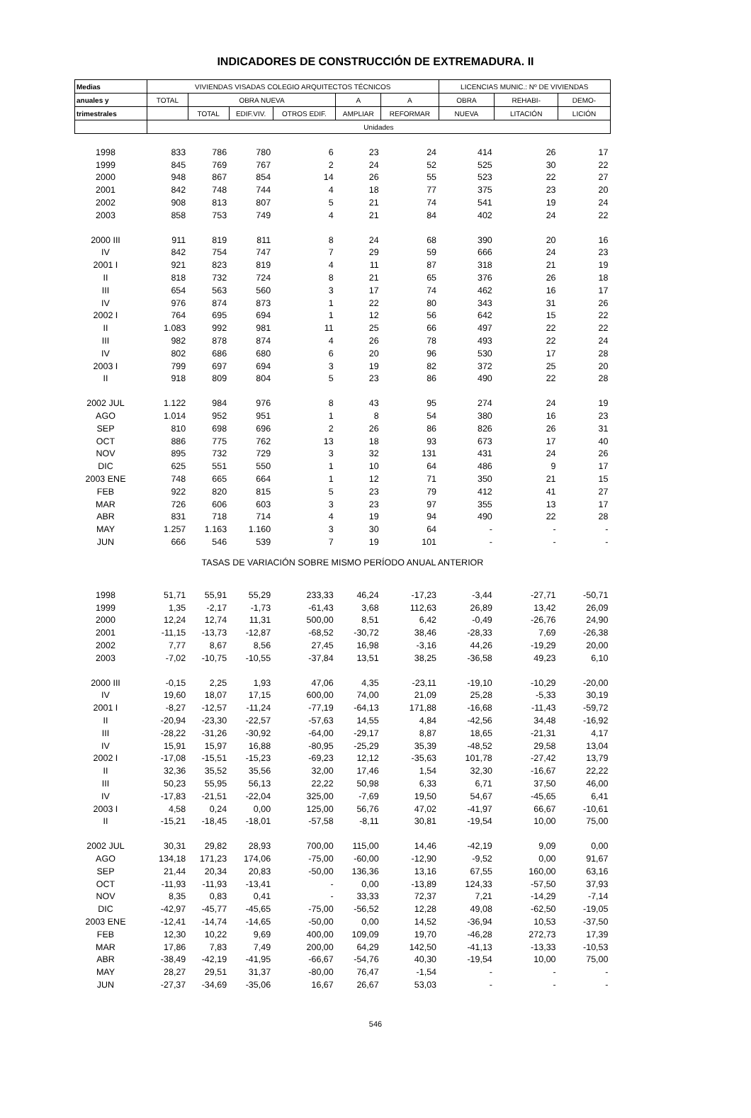INDICADORES DE CONSTRUCCIÓN DE EXTREMADURA. II
| Medias | VIVIENDAS VISADAS COLEGIO ARQUITECTOS TÉCNICOS | | | | | | LICENCIAS MUNIC.: Nº DE VIVIENDAS | | |
| --- | --- | --- | --- | --- | --- | --- | --- | --- | --- |
| anuales y | TOTAL | OBRA NUEVA | | | A | A | OBRA | REHABI- | DEMO- |
| trimestrales | | TOTAL | EDIF.VIV. | OTROS EDIF. | AMPLIAR | REFORMAR | NUEVA | LITACIÓN | LICIÓN |
| | Unidades | | | | | | | | |
| 1998 | 833 | 786 | 780 | 6 | 23 | 24 | 414 | 26 | 17 |
| 1999 | 845 | 769 | 767 | 2 | 24 | 52 | 525 | 30 | 22 |
| 2000 | 948 | 867 | 854 | 14 | 26 | 55 | 523 | 22 | 27 |
| 2001 | 842 | 748 | 744 | 4 | 18 | 77 | 375 | 23 | 20 |
| 2002 | 908 | 813 | 807 | 5 | 21 | 74 | 541 | 19 | 24 |
| 2003 | 858 | 753 | 749 | 4 | 21 | 84 | 402 | 24 | 22 |
| 2000 III | 911 | 819 | 811 | 8 | 24 | 68 | 390 | 20 | 16 |
| IV | 842 | 754 | 747 | 7 | 29 | 59 | 666 | 24 | 23 |
| 2001 I | 921 | 823 | 819 | 4 | 11 | 87 | 318 | 21 | 19 |
| II | 818 | 732 | 724 | 8 | 21 | 65 | 376 | 26 | 18 |
| III | 654 | 563 | 560 | 3 | 17 | 74 | 462 | 16 | 17 |
| IV | 976 | 874 | 873 | 1 | 22 | 80 | 343 | 31 | 26 |
| 2002 I | 764 | 695 | 694 | 1 | 12 | 56 | 642 | 15 | 22 |
| II | 1.083 | 992 | 981 | 11 | 25 | 66 | 497 | 22 | 22 |
| III | 982 | 878 | 874 | 4 | 26 | 78 | 493 | 22 | 24 |
| IV | 802 | 686 | 680 | 6 | 20 | 96 | 530 | 17 | 28 |
| 2003 I | 799 | 697 | 694 | 3 | 19 | 82 | 372 | 25 | 20 |
| II | 918 | 809 | 804 | 5 | 23 | 86 | 490 | 22 | 28 |
| 2002 JUL | 1.122 | 984 | 976 | 8 | 43 | 95 | 274 | 24 | 19 |
| AGO | 1.014 | 952 | 951 | 1 | 8 | 54 | 380 | 16 | 23 |
| SEP | 810 | 698 | 696 | 2 | 26 | 86 | 826 | 26 | 31 |
| OCT | 886 | 775 | 762 | 13 | 18 | 93 | 673 | 17 | 40 |
| NOV | 895 | 732 | 729 | 3 | 32 | 131 | 431 | 24 | 26 |
| DIC | 625 | 551 | 550 | 1 | 10 | 64 | 486 | 9 | 17 |
| 2003 ENE | 748 | 665 | 664 | 1 | 12 | 71 | 350 | 21 | 15 |
| FEB | 922 | 820 | 815 | 5 | 23 | 79 | 412 | 41 | 27 |
| MAR | 726 | 606 | 603 | 3 | 23 | 97 | 355 | 13 | 17 |
| ABR | 831 | 718 | 714 | 4 | 19 | 94 | 490 | 22 | 28 |
| MAY | 1.257 | 1.163 | 1.160 | 3 | 30 | 64 | - | - | - |
| JUN | 666 | 546 | 539 | 7 | 19 | 101 | - | - | - |
| TASAS DE VARIACIÓN SOBRE MISMO PERÍODO ANUAL ANTERIOR | | | | | | | | | |
| 1998 | 51,71 | 55,91 | 55,29 | 233,33 | 46,24 | -17,23 | -3,44 | -27,71 | -50,71 |
| 1999 | 1,35 | -2,17 | -1,73 | -61,43 | 3,68 | 112,63 | 26,89 | 13,42 | 26,09 |
| 2000 | 12,24 | 12,74 | 11,31 | 500,00 | 8,51 | 6,42 | -0,49 | -26,76 | 24,90 |
| 2001 | -11,15 | -13,73 | -12,87 | -68,52 | -30,72 | 38,46 | -28,33 | 7,69 | -26,38 |
| 2002 | 7,77 | 8,67 | 8,56 | 27,45 | 16,98 | -3,16 | 44,26 | -19,29 | 20,00 |
| 2003 | -7,02 | -10,75 | -10,55 | -37,84 | 13,51 | 38,25 | -36,58 | 49,23 | 6,10 |
| 2000 III | -0,15 | 2,25 | 1,93 | 47,06 | 4,35 | -23,11 | -19,10 | -10,29 | -20,00 |
| IV | 19,60 | 18,07 | 17,15 | 600,00 | 74,00 | 21,09 | 25,28 | -5,33 | 30,19 |
| 2001 I | -8,27 | -12,57 | -11,24 | -77,19 | -64,13 | 171,88 | -16,68 | -11,43 | -59,72 |
| II | -20,94 | -23,30 | -22,57 | -57,63 | 14,55 | 4,84 | -42,56 | 34,48 | -16,92 |
| III | -28,22 | -31,26 | -30,92 | -64,00 | -29,17 | 8,87 | 18,65 | -21,31 | 4,17 |
| IV | 15,91 | 15,97 | 16,88 | -80,95 | -25,29 | 35,39 | -48,52 | 29,58 | 13,04 |
| 2002 I | -17,08 | -15,51 | -15,23 | -69,23 | 12,12 | -35,63 | 101,78 | -27,42 | 13,79 |
| II | 32,36 | 35,52 | 35,56 | 32,00 | 17,46 | 1,54 | 32,30 | -16,67 | 22,22 |
| III | 50,23 | 55,95 | 56,13 | 22,22 | 50,98 | 6,33 | 6,71 | 37,50 | 46,00 |
| IV | -17,83 | -21,51 | -22,04 | 325,00 | -7,69 | 19,50 | 54,67 | -45,65 | 6,41 |
| 2003 I | 4,58 | 0,24 | 0,00 | 125,00 | 56,76 | 47,02 | -41,97 | 66,67 | -10,61 |
| II | -15,21 | -18,45 | -18,01 | -57,58 | -8,11 | 30,81 | -19,54 | 10,00 | 75,00 |
| 2002 JUL | 30,31 | 29,82 | 28,93 | 700,00 | 115,00 | 14,46 | -42,19 | 9,09 | 0,00 |
| AGO | 134,18 | 171,23 | 174,06 | -75,00 | -60,00 | -12,90 | -9,52 | 0,00 | 91,67 |
| SEP | 21,44 | 20,34 | 20,83 | -50,00 | 136,36 | 13,16 | 67,55 | 160,00 | 63,16 |
| OCT | -11,93 | -11,93 | -13,41 | - | 0,00 | -13,89 | 124,33 | -57,50 | 37,93 |
| NOV | 8,35 | 0,83 | 0,41 | - | 33,33 | 72,37 | 7,21 | -14,29 | -7,14 |
| DIC | -42,97 | -45,77 | -45,65 | -75,00 | -56,52 | 12,28 | 49,08 | -62,50 | -19,05 |
| 2003 ENE | -12,41 | -14,74 | -14,65 | -50,00 | 0,00 | 14,52 | -36,94 | 10,53 | -37,50 |
| FEB | 12,30 | 10,22 | 9,69 | 400,00 | 109,09 | 19,70 | -46,28 | 272,73 | 17,39 |
| MAR | 17,86 | 7,83 | 7,49 | 200,00 | 64,29 | 142,50 | -41,13 | -13,33 | -10,53 |
| ABR | -38,49 | -42,19 | -41,95 | -66,67 | -54,76 | 40,30 | -19,54 | 10,00 | 75,00 |
| MAY | 28,27 | 29,51 | 31,37 | -80,00 | 76,47 | -1,54 | - | - | - |
| JUN | -27,37 | -34,69 | -35,06 | 16,67 | 26,67 | 53,03 | - | - | - |
546